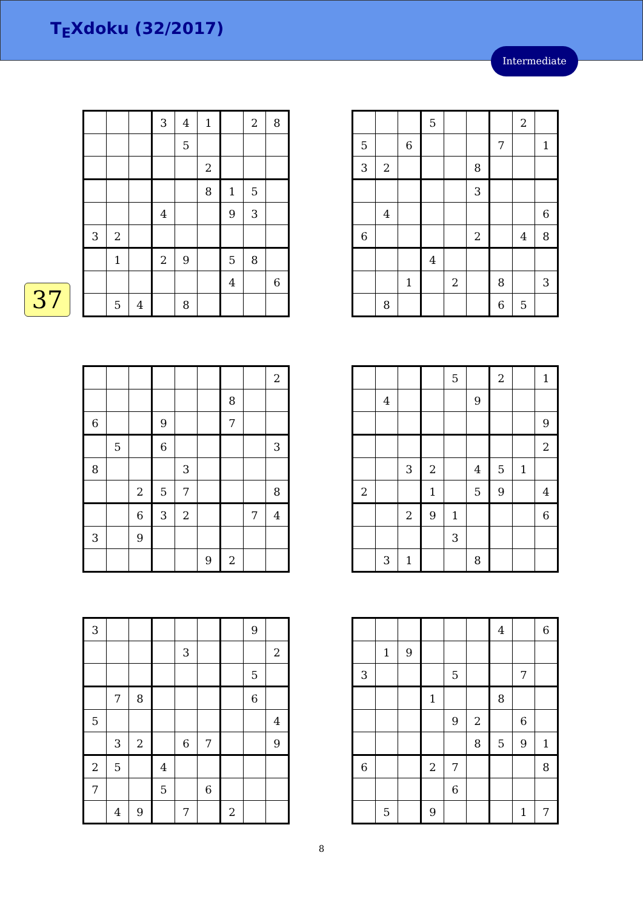T<sub>E</sub>Xdoku (32/2017)
Intermediate
37
| | | | 3 | 4 | 1 | | 2 | 8 |
| | | | | 5 | | | | |
| | | | | | 2 | | | |
| | | | | | 8 | 1 | 5 | |
| | | | 4 | | | 9 | 3 | |
| 3 | 2 | | | | | | | |
| | 1 | | 2 | 9 | | 5 | 8 | |
| | | | | | | 4 | | 6 |
| | 5 | 4 | | 8 | | | | |
| | | | 5 | | | | 2 | |
| 5 | | 6 | | | | 7 | | 1 |
| 3 | 2 | | | | 8 | | | |
| | | | | | 3 | | | |
| | 4 | | | | | | | 6 |
| 6 | | | | | 2 | | 4 | 8 |
| | | | 4 | | | | | |
| | | 1 | | 2 | | 8 | | 3 |
| | 8 | | | | | 6 | 5 | |
| | | | | | | | | 2 |
| | | | | | | 8 | | |
| 6 | | | 9 | | | 7 | | |
| | 5 | | 6 | | | | | 3 |
| 8 | | | | 3 | | | | |
| | | 2 | 5 | 7 | | | | 8 |
| | | 6 | 3 | 2 | | | 7 | 4 |
| 3 | | 9 | | | | | | |
| | | | | | 9 | 2 | | |
| | | | | 5 | | 2 | | 1 |
| | 4 | | | | 9 | | | |
| | | | | | | | | 9 |
| | | | | | | | | 2 |
| | | 3 | 2 | | 4 | 5 | 1 | |
| 2 | | | 1 | | 5 | 9 | | 4 |
| | | 2 | 9 | 1 | | | | 6 |
| | | | | 3 | | | | |
| | 3 | 1 | | | 8 | | | |
| 3 | | | | | | | 9 | |
| | | | | 3 | | | | 2 |
| | | | | | | | 5 | |
| | 7 | 8 | | | | | 6 | |
| 5 | | | | | | | | 4 |
| | 3 | 2 | | 6 | 7 | | | 9 |
| 2 | 5 | | 4 | | | | | |
| 7 | | | 5 | | 6 | | | |
| | 4 | 9 | | 7 | | 2 | | |
| | | | | | | 4 | | 6 |
| | 1 | 9 | | | | | | |
| 3 | | | | 5 | | | 7 | |
| | | | 1 | | | 8 | | |
| | | | | 9 | 2 | | 6 | |
| | | | | | 8 | 5 | 9 | 1 |
| 6 | | | 2 | 7 | | | | 8 |
| | | | | 6 | | | | |
| | 5 | | 9 | | | | 1 | 7 |
8